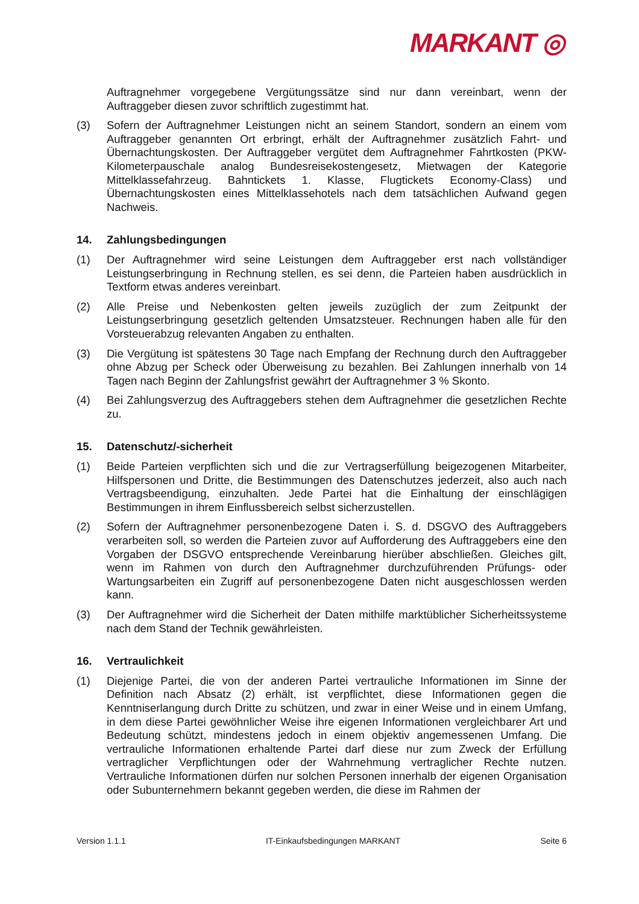MARKANT ◎
Auftragnehmer vorgegebene Vergütungssätze sind nur dann vereinbart, wenn der Auftraggeber diesen zuvor schriftlich zugestimmt hat.
(3) Sofern der Auftragnehmer Leistungen nicht an seinem Standort, sondern an einem vom Auftraggeber genannten Ort erbringt, erhält der Auftragnehmer zusätzlich Fahrt- und Übernachtungskosten. Der Auftraggeber vergütet dem Auftragnehmer Fahrtkosten (PKW-Kilometerpauschale analog Bundesreisekostengesetz, Mietwagen der Kategorie Mittelklassefahrzeug. Bahntickets 1. Klasse, Flugtickets Economy-Class) und Übernachtungskosten eines Mittelklassehotels nach dem tatsächlichen Aufwand gegen Nachweis.
14. Zahlungsbedingungen
(1) Der Auftragnehmer wird seine Leistungen dem Auftraggeber erst nach vollständiger Leistungserbringung in Rechnung stellen, es sei denn, die Parteien haben ausdrücklich in Textform etwas anderes vereinbart.
(2) Alle Preise und Nebenkosten gelten jeweils zuzüglich der zum Zeitpunkt der Leistungserbringung gesetzlich geltenden Umsatzsteuer. Rechnungen haben alle für den Vorsteuerabzug relevanten Angaben zu enthalten.
(3) Die Vergütung ist spätestens 30 Tage nach Empfang der Rechnung durch den Auftraggeber ohne Abzug per Scheck oder Überweisung zu bezahlen. Bei Zahlungen innerhalb von 14 Tagen nach Beginn der Zahlungsfrist gewährt der Auftragnehmer 3 % Skonto.
(4) Bei Zahlungsverzug des Auftraggebers stehen dem Auftragnehmer die gesetzlichen Rechte zu.
15. Datenschutz/-sicherheit
(1) Beide Parteien verpflichten sich und die zur Vertragserfüllung beigezogenen Mitarbeiter, Hilfspersonen und Dritte, die Bestimmungen des Datenschutzes jederzeit, also auch nach Vertragsbeendigung, einzuhalten. Jede Partei hat die Einhaltung der einschlägigen Bestimmungen in ihrem Einflussbereich selbst sicherzustellen.
(2) Sofern der Auftragnehmer personenbezogene Daten i. S. d. DSGVO des Auftraggebers verarbeiten soll, so werden die Parteien zuvor auf Aufforderung des Auftraggebers eine den Vorgaben der DSGVO entsprechende Vereinbarung hierüber abschließen. Gleiches gilt, wenn im Rahmen von durch den Auftragnehmer durchzuführenden Prüfungs- oder Wartungsarbeiten ein Zugriff auf personenbezogene Daten nicht ausgeschlossen werden kann.
(3) Der Auftragnehmer wird die Sicherheit der Daten mithilfe marktüblicher Sicherheitssysteme nach dem Stand der Technik gewährleisten.
16. Vertraulichkeit
(1) Diejenige Partei, die von der anderen Partei vertrauliche Informationen im Sinne der Definition nach Absatz (2) erhält, ist verpflichtet, diese Informationen gegen die Kenntniserlangung durch Dritte zu schützen, und zwar in einer Weise und in einem Umfang, in dem diese Partei gewöhnlicher Weise ihre eigenen Informationen vergleichbarer Art und Bedeutung schützt, mindestens jedoch in einem objektiv angemessenen Umfang. Die vertrauliche Informationen erhaltende Partei darf diese nur zum Zweck der Erfüllung vertraglicher Verpflichtungen oder der Wahrnehmung vertraglicher Rechte nutzen. Vertrauliche Informationen dürfen nur solchen Personen innerhalb der eigenen Organisation oder Subunternehmern bekannt gegeben werden, die diese im Rahmen der
Version 1.1.1 IT-Einkaufsbedingungen MARKANT Seite 6